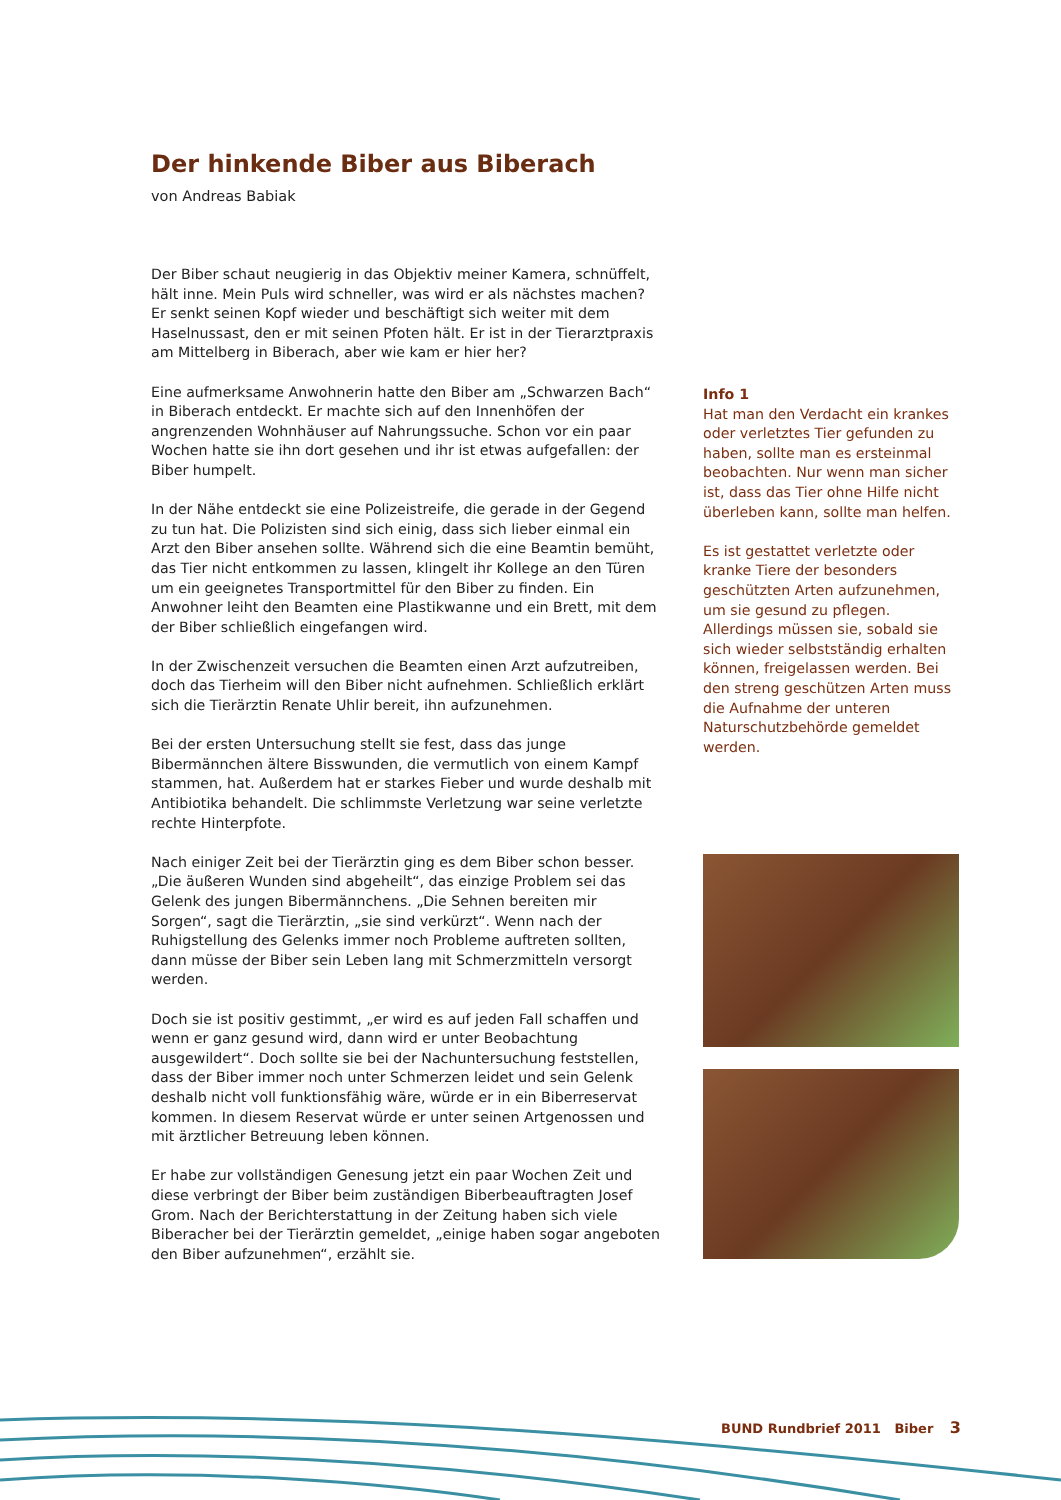Der hinkende Biber aus Biberach
von Andreas Babiak
Der Biber schaut neugierig in das Objektiv meiner Kamera, schnüffelt, hält inne. Mein Puls wird schneller, was wird er als nächstes machen? Er senkt seinen Kopf wieder und beschäftigt sich weiter mit dem Haselnussast, den er mit seinen Pfoten hält. Er ist in der Tierarztpraxis am Mittelberg in Biberach, aber wie kam er hier her?
Eine aufmerksame Anwohnerin hatte den Biber am „Schwarzen Bach“ in Biberach entdeckt. Er machte sich auf den Innenhöfen der angrenzenden Wohnhäuser auf Nahrungssuche. Schon vor ein paar Wochen hatte sie ihn dort gesehen und ihr ist etwas aufgefallen: der Biber humpelt.
In der Nähe entdeckt sie eine Polizeistreife, die gerade in der Gegend zu tun hat. Die Polizisten sind sich einig, dass sich lieber einmal ein Arzt den Biber ansehen sollte. Während sich die eine Beamtin bemüht, das Tier nicht entkommen zu lassen, klingelt ihr Kollege an den Türen um ein geeignetes Transportmittel für den Biber zu finden. Ein Anwohner leiht den Beamten eine Plastikwanne und ein Brett, mit dem der Biber schließlich eingefangen wird.
In der Zwischenzeit versuchen die Beamten einen Arzt aufzutreiben, doch das Tierheim will den Biber nicht aufnehmen. Schließlich erklärt sich die Tierärztin Renate Uhlir bereit, ihn aufzunehmen.
Bei der ersten Untersuchung stellt sie fest, dass das junge Bibermännchen ältere Bisswunden, die vermutlich von einem Kampf stammen, hat. Außerdem hat er starkes Fieber und wurde deshalb mit Antibiotika behandelt. Die schlimmste Verletzung war seine verletzte rechte Hinterpfote.
Nach einiger Zeit bei der Tierärztin ging es dem Biber schon besser. „Die äußeren Wunden sind abgeheilt“, das einzige Problem sei das Gelenk des jungen Bibermännchens. „Die Sehnen bereiten mir Sorgen“, sagt die Tierärztin, „sie sind verkürzt“. Wenn nach der Ruhigstellung des Gelenks immer noch Probleme auftreten sollten, dann müsse der Biber sein Leben lang mit Schmerzmitteln versorgt werden.
Doch sie ist positiv gestimmt, „er wird es auf jeden Fall schaffen und wenn er ganz gesund wird, dann wird er unter Beobachtung ausgewildert“. Doch sollte sie bei der Nachuntersuchung feststellen, dass der Biber immer noch unter Schmerzen leidet und sein Gelenk deshalb nicht voll funktionsfähig wäre, würde er in ein Biberreservat kommen. In diesem Reservat würde er unter seinen Artgenossen und mit ärztlicher Betreuung leben können.
Er habe zur vollständigen Genesung jetzt ein paar Wochen Zeit und diese verbringt der Biber beim zuständigen Biberbeauftragten Josef Grom. Nach der Berichterstattung in der Zeitung haben sich viele Biberacher bei der Tierärztin gemeldet, „einige haben sogar angeboten den Biber aufzunehmen“, erzählt sie.
Info 1
Hat man den Verdacht ein krankes oder verletztes Tier gefunden zu haben, sollte man es ersteinmal beobachten. Nur wenn man sicher ist, dass das Tier ohne Hilfe nicht überleben kann, sollte man helfen.
Es ist gestattet verletzte oder kranke Tiere der besonders geschützten Arten aufzunehmen, um sie gesund zu pflegen. Allerdings müssen sie, sobald sie sich wieder selbstständig erhalten können, freigelassen werden. Bei den streng geschützen Arten muss die Aufnahme der unteren Naturschutzbehörde gemeldet werden.
BUND Rundbrief 2011 Biber 3